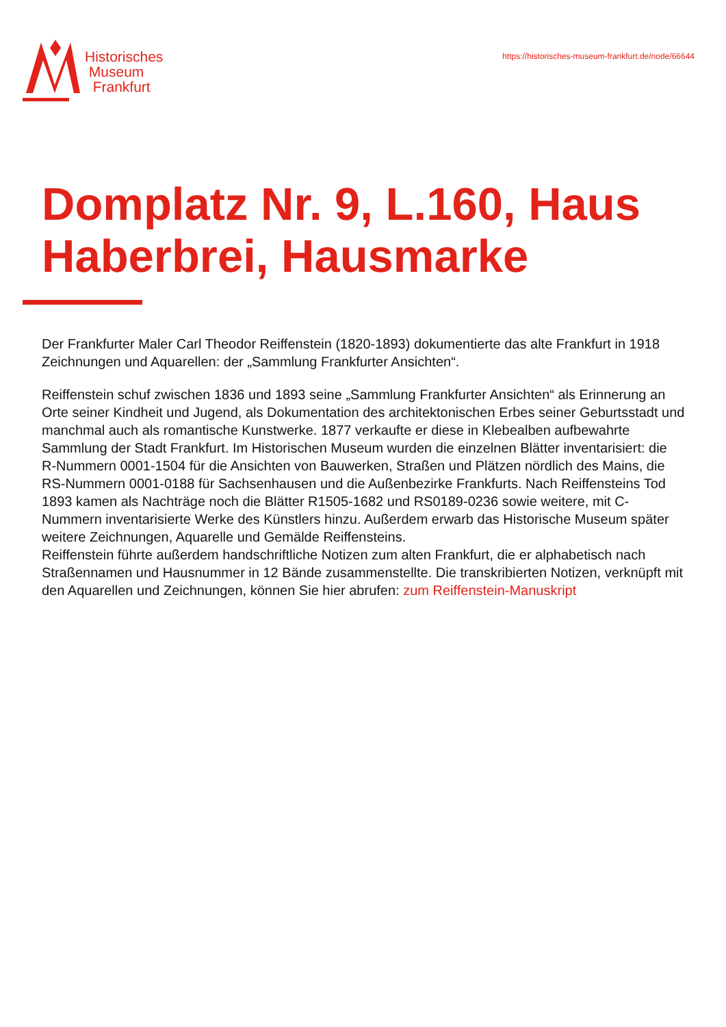Historisches
Museum
Frankfurt
https://historisches-museum-frankfurt.de/node/66644
Domplatz Nr. 9, L.160, Haus Haberbrei, Hausmarke
Der Frankfurter Maler Carl Theodor Reiffenstein (1820-1893) dokumentierte das alte Frankfurt in 1918 Zeichnungen und Aquarellen: der „Sammlung Frankfurter Ansichten“.
Reiffenstein schuf zwischen 1836 und 1893 seine „Sammlung Frankfurter Ansichten“ als Erinnerung an Orte seiner Kindheit und Jugend, als Dokumentation des architektonischen Erbes seiner Geburtsstadt und manchmal auch als romantische Kunstwerke. 1877 verkaufte er diese in Klebealben aufbewahrte Sammlung der Stadt Frankfurt. Im Historischen Museum wurden die einzelnen Blätter inventarisiert: die R-Nummern 0001-1504 für die Ansichten von Bauwerken, Straßen und Plätzen nördlich des Mains, die RS-Nummern 0001-0188 für Sachsenhausen und die Außenbezirke Frankfurts. Nach Reiffensteins Tod 1893 kamen als Nachträge noch die Blätter R1505-1682 und RS0189-0236 sowie weitere, mit C-Nummern inventarisierte Werke des Künstlers hinzu. Außerdem erwarb das Historische Museum später weitere Zeichnungen, Aquarelle und Gemälde Reiffensteins.
Reiffenstein führte außerdem handschriftliche Notizen zum alten Frankfurt, die er alphabetisch nach Straßennamen und Hausnummer in 12 Bände zusammenstellte. Die transkribierten Notizen, verknüpft mit den Aquarellen und Zeichnungen, können Sie hier abrufen: zum Reiffenstein-Manuskript